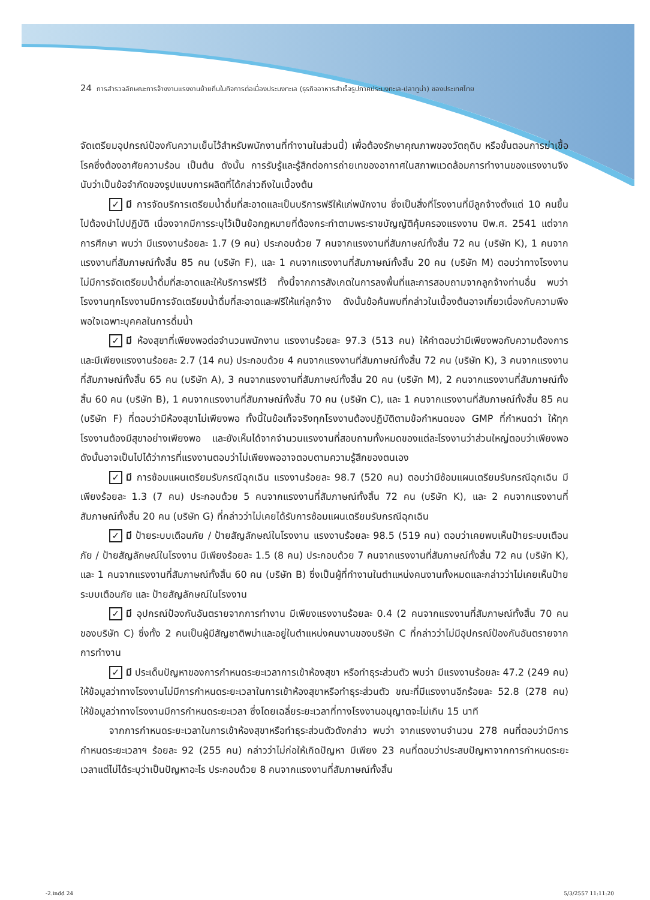24 การสำรวจลักษณะการจ้างงานแรงงานย้ายถิ่นในกิจการต่อเนื่องประมงทะเล (ธุรกิจอาหารสำเร็จรูปภาคประมงทะเล-ปลาทูน่า) ของประเทศไทย
จัดเตรียมอุปกรณ์ป้องกันความเย็นไว้สำหรับพนักงานที่ทำงานในส่วนนี้) เพื่อต้องรักษาคุณภาพของวัตถุดิบ หรือขั้นตอนการฆ่าเชื้อโรคซึ่งต้องอาศัยความร้อน เป็นต้น ดังนั้น การรับรู้และรู้สึกต่อการถ่ายเทของอากาศในสภาพแวดล้อมการทำงานของแรงงานจึงนับว่าเป็นข้อจำกัดของรูปแบบการผลิตที่ได้กล่าวถึงในเบื้องต้น
✓ มี การจัดบริการเตรียมน้ำดื่มที่สะอาดและเป็นบริการฟรีให้แก่พนักงาน ซึ่งเป็นสิ่งที่โรงงานที่มีลูกจ้างตั้งแต่ 10 คนขึ้นไปต้องนำไปปฏิบัติ เนื่องจากมีการระบุไว้เป็นข้อกฎหมายที่ต้องกระทำตามพระราชบัญญัติคุ้มครองแรงงาน ปีพ.ศ. 2541 แต่จากการศึกษา พบว่า มีแรงงานร้อยละ 1.7 (9 คน) ประกอบด้วย 7 คนจากแรงงานที่สัมภาษณ์ทั้งสิ้น 72 คน (บริษัท K), 1 คนจากแรงงานที่สัมภาษณ์ทั้งสิ้น 85 คน (บริษัท F), และ 1 คนจากแรงงานที่สัมภาษณ์ทั้งสิ้น 20 คน (บริษัท M) ตอบว่าทางโรงงานไม่มีการจัดเตรียมน้ำดื่มที่สะอาดและให้บริการฟรีไว้ ทั้งนี้จากการสังเกตในการลงพื้นที่และการสอบถามจากลูกจ้างท่านอื่น พบว่า โรงงานทุกโรงงานมีการจัดเตรียมน้ำดื่มที่สะอาดและฟรีให้แก่ลูกจ้าง ดังนั้นข้อค้นพบที่กล่าวในเบื้องต้นอาจเกี่ยวเนื่องกับความพึงพอใจเฉพาะบุคคลในการดื่มน้ำ
✓ มี ห้องสุขาที่เพียงพอต่อจำนวนพนักงาน แรงงานร้อยละ 97.3 (513 คน) ให้คำตอบว่ามีเพียงพอกับความต้องการ และมีเพียงแรงงานร้อยละ 2.7 (14 คน) ประกอบด้วย 4 คนจากแรงงานที่สัมภาษณ์ทั้งสิ้น 72 คน (บริษัท K), 3 คนจากแรงงานที่สัมภาษณ์ทั้งสิ้น 65 คน (บริษัท A), 3 คนจากแรงงานที่สัมภาษณ์ทั้งสิ้น 20 คน (บริษัท M), 2 คนจากแรงงานที่สัมภาษณ์ทั้งสิ้น 60 คน (บริษัท B), 1 คนจากแรงงานที่สัมภาษณ์ทั้งสิ้น 70 คน (บริษัท C), และ 1 คนจากแรงงานที่สัมภาษณ์ทั้งสิ้น 85 คน (บริษัท F) ที่ตอบว่ามีห้องสุขาไม่เพียงพอ ทั้งนี้ในข้อเท็จจริงทุกโรงงานต้องปฏิบัติตามข้อกำหนดของ GMP ที่กำหนดว่า ให้ทุกโรงงานต้องมีสุขาอย่างเพียงพอ และยังเห็นได้จากจำนวนแรงงานที่สอบถามทั้งหมดของแต่ละโรงงานว่าส่วนใหญ่ตอบว่าเพียงพอ ดังนั้นอาจเป็นไปได้ว่าการที่แรงงานตอบว่าไม่เพียงพออาจตอบตามความรู้สึกของตนเอง
✓ มี การซ้อมแผนเตรียมรับกรณีฉุกเฉิน แรงงานร้อยละ 98.7 (520 คน) ตอบว่ามีซ้อมแผนเตรียมรับกรณีฉุกเฉิน มีเพียงร้อยละ 1.3 (7 คน) ประกอบด้วย 5 คนจากแรงงานที่สัมภาษณ์ทั้งสิ้น 72 คน (บริษัท K), และ 2 คนจากแรงงานที่สัมภาษณ์ทั้งสิ้น 20 คน (บริษัท G) ที่กล่าวว่าไม่เคยได้รับการซ้อมแผนเตรียมรับกรณีฉุกเฉิน
✓ มี ป้ายระบบเตือนภัย / ป้ายสัญลักษณ์ในโรงงาน แรงงานร้อยละ 98.5 (519 คน) ตอบว่าเคยพบเห็นป้ายระบบเตือนภัย / ป้ายสัญลักษณ์ในโรงงาน มีเพียงร้อยละ 1.5 (8 คน) ประกอบด้วย 7 คนจากแรงงานที่สัมภาษณ์ทั้งสิ้น 72 คน (บริษัท K), และ 1 คนจากแรงงานที่สัมภาษณ์ทั้งสิ้น 60 คน (บริษัท B) ซึ่งเป็นผู้ที่ทำงานในตำแหน่งคนงานทั้งหมดและกล่าวว่าไม่เคยเห็นป้ายระบบเตือนภัย และ ป้ายสัญลักษณ์ในโรงงาน
✓ มี อุปกรณ์ป้องกันอันตรายจากการทำงาน มีเพียงแรงงานร้อยละ 0.4 (2 คนจากแรงงานที่สัมภาษณ์ทั้งสิ้น 70 คนของบริษัท C) ซึ่งทั้ง 2 คนเป็นผู้มีสัญชาติพม่าและอยู่ในตำแหน่งคนงานของบริษัท C ที่กล่าวว่าไม่มีอุปกรณ์ป้องกันอันตรายจากการทำงาน
✓ มี ประเด็นปัญหาของการกำหนดระยะเวลาการเข้าห้องสุขา หรือทำธุระส่วนตัว พบว่า มีแรงงานร้อยละ 47.2 (249 คน) ให้ข้อมูลว่าทางโรงงานไม่มีการกำหนดระยะเวลาในการเข้าห้องสุขาหรือทำธุระส่วนตัว ขณะที่มีแรงงานอีกร้อยละ 52.8 (278 คน) ให้ข้อมูลว่าทางโรงงานมีการกำหนดระยะเวลา ซึ่งโดยเฉลี่ยระยะเวลาที่ทางโรงงานอนุญาตจะไม่เกิน 15 นาที
จากการกำหนดระยะเวลาในการเข้าห้องสุขาหรือทำธุระส่วนตัวดังกล่าว พบว่า จากแรงงานจำนวน 278 คนที่ตอบว่ามีการกำหนดระยะเวลาฯ ร้อยละ 92 (255 คน) กล่าวว่าไม่ก่อให้เกิดปัญหา มีเพียง 23 คนที่ตอบว่าประสบปัญหาจากการกำหนดระยะเวลาแต่ไม่ได้ระบุว่าเป็นปัญหาอะไร ประกอบด้วย 8 คนจากแรงงานที่สัมภาษณ์ทั้งสิ้น
-2.indd 24 5/3/2557 11:11:20